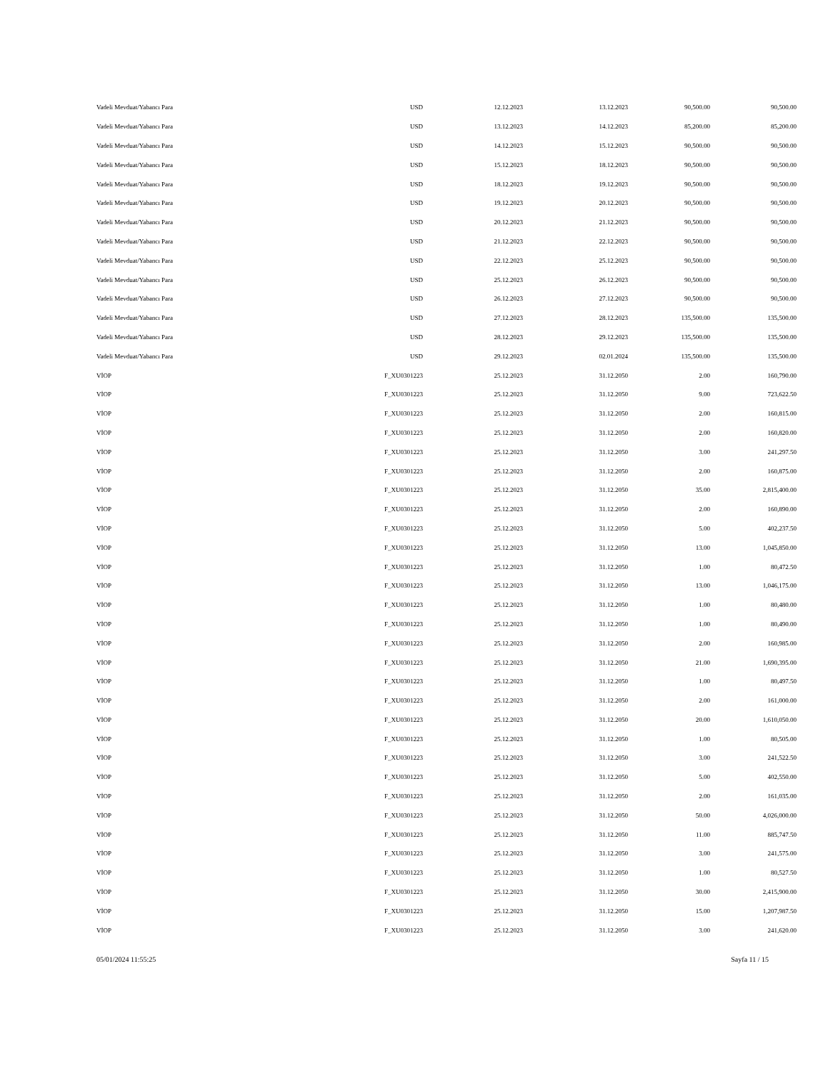| Vadeli Mevduat/Yabancı Para | USD | 12.12.2023 | 13.12.2023 | 90,500.00 | 90,500.00 |
| Vadeli Mevduat/Yabancı Para | USD | 13.12.2023 | 14.12.2023 | 85,200.00 | 85,200.00 |
| Vadeli Mevduat/Yabancı Para | USD | 14.12.2023 | 15.12.2023 | 90,500.00 | 90,500.00 |
| Vadeli Mevduat/Yabancı Para | USD | 15.12.2023 | 18.12.2023 | 90,500.00 | 90,500.00 |
| Vadeli Mevduat/Yabancı Para | USD | 18.12.2023 | 19.12.2023 | 90,500.00 | 90,500.00 |
| Vadeli Mevduat/Yabancı Para | USD | 19.12.2023 | 20.12.2023 | 90,500.00 | 90,500.00 |
| Vadeli Mevduat/Yabancı Para | USD | 20.12.2023 | 21.12.2023 | 90,500.00 | 90,500.00 |
| Vadeli Mevduat/Yabancı Para | USD | 21.12.2023 | 22.12.2023 | 90,500.00 | 90,500.00 |
| Vadeli Mevduat/Yabancı Para | USD | 22.12.2023 | 25.12.2023 | 90,500.00 | 90,500.00 |
| Vadeli Mevduat/Yabancı Para | USD | 25.12.2023 | 26.12.2023 | 90,500.00 | 90,500.00 |
| Vadeli Mevduat/Yabancı Para | USD | 26.12.2023 | 27.12.2023 | 90,500.00 | 90,500.00 |
| Vadeli Mevduat/Yabancı Para | USD | 27.12.2023 | 28.12.2023 | 135,500.00 | 135,500.00 |
| Vadeli Mevduat/Yabancı Para | USD | 28.12.2023 | 29.12.2023 | 135,500.00 | 135,500.00 |
| Vadeli Mevduat/Yabancı Para | USD | 29.12.2023 | 02.01.2024 | 135,500.00 | 135,500.00 |
| VİOP | F_XU0301223 | 25.12.2023 | 31.12.2050 | 2.00 | 160,790.00 |
| VİOP | F_XU0301223 | 25.12.2023 | 31.12.2050 | 9.00 | 723,622.50 |
| VİOP | F_XU0301223 | 25.12.2023 | 31.12.2050 | 2.00 | 160,815.00 |
| VİOP | F_XU0301223 | 25.12.2023 | 31.12.2050 | 2.00 | 160,820.00 |
| VİOP | F_XU0301223 | 25.12.2023 | 31.12.2050 | 3.00 | 241,297.50 |
| VİOP | F_XU0301223 | 25.12.2023 | 31.12.2050 | 2.00 | 160,875.00 |
| VİOP | F_XU0301223 | 25.12.2023 | 31.12.2050 | 35.00 | 2,815,400.00 |
| VİOP | F_XU0301223 | 25.12.2023 | 31.12.2050 | 2.00 | 160,890.00 |
| VİOP | F_XU0301223 | 25.12.2023 | 31.12.2050 | 5.00 | 402,237.50 |
| VİOP | F_XU0301223 | 25.12.2023 | 31.12.2050 | 13.00 | 1,045,850.00 |
| VİOP | F_XU0301223 | 25.12.2023 | 31.12.2050 | 1.00 | 80,472.50 |
| VİOP | F_XU0301223 | 25.12.2023 | 31.12.2050 | 13.00 | 1,046,175.00 |
| VİOP | F_XU0301223 | 25.12.2023 | 31.12.2050 | 1.00 | 80,480.00 |
| VİOP | F_XU0301223 | 25.12.2023 | 31.12.2050 | 1.00 | 80,490.00 |
| VİOP | F_XU0301223 | 25.12.2023 | 31.12.2050 | 2.00 | 160,985.00 |
| VİOP | F_XU0301223 | 25.12.2023 | 31.12.2050 | 21.00 | 1,690,395.00 |
| VİOP | F_XU0301223 | 25.12.2023 | 31.12.2050 | 1.00 | 80,497.50 |
| VİOP | F_XU0301223 | 25.12.2023 | 31.12.2050 | 2.00 | 161,000.00 |
| VİOP | F_XU0301223 | 25.12.2023 | 31.12.2050 | 20.00 | 1,610,050.00 |
| VİOP | F_XU0301223 | 25.12.2023 | 31.12.2050 | 1.00 | 80,505.00 |
| VİOP | F_XU0301223 | 25.12.2023 | 31.12.2050 | 3.00 | 241,522.50 |
| VİOP | F_XU0301223 | 25.12.2023 | 31.12.2050 | 5.00 | 402,550.00 |
| VİOP | F_XU0301223 | 25.12.2023 | 31.12.2050 | 2.00 | 161,035.00 |
| VİOP | F_XU0301223 | 25.12.2023 | 31.12.2050 | 50.00 | 4,026,000.00 |
| VİOP | F_XU0301223 | 25.12.2023 | 31.12.2050 | 11.00 | 885,747.50 |
| VİOP | F_XU0301223 | 25.12.2023 | 31.12.2050 | 3.00 | 241,575.00 |
| VİOP | F_XU0301223 | 25.12.2023 | 31.12.2050 | 1.00 | 80,527.50 |
| VİOP | F_XU0301223 | 25.12.2023 | 31.12.2050 | 30.00 | 2,415,900.00 |
| VİOP | F_XU0301223 | 25.12.2023 | 31.12.2050 | 15.00 | 1,207,987.50 |
| VİOP | F_XU0301223 | 25.12.2023 | 31.12.2050 | 3.00 | 241,620.00 |
05/01/2024 11:55:25 Sayfa 11 / 15